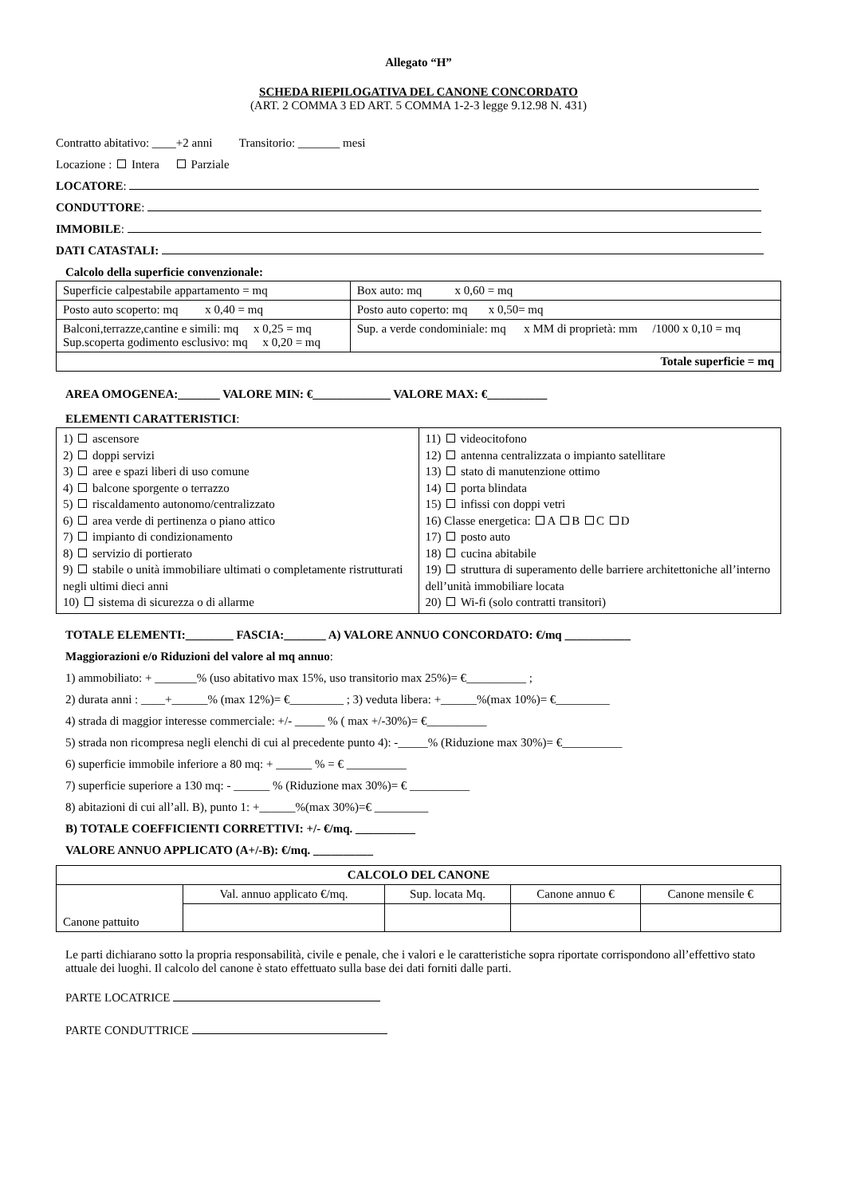Allegato “H”
SCHEDA RIEPILOGATIVA DEL CANONE CONCORDATO
(ART. 2 COMMA 3 ED ART. 5 COMMA 1-2-3 legge 9.12.98 N. 431)
Contratto abitativo: ____+2 anni Transitorio: _______ mesi
Locazione : Intera Parziale
LOCATORE:
CONDUTTORE:
IMMOBILE:
DATI CATASTALI:
Calcolo della superficie convenzionale:
| Superficie calpestabile appartamento = mq | Box auto: mq x 0,60 = mq |
| Posto auto scoperto: mq x 0,40 = mq | Posto auto coperto: mq x 0,50= mq |
| Balconi,terrazze,cantine e simili: mq x 0,25 = mq Sup.scoperta godimento esclusivo: mq x 0,20 = mq | Sup. a verde condominiale: mq x MM di proprietà: mm /1000 x 0,10 = mq |
| Totale superficie = mq | |
AREA OMOGENEA:_______ VALORE MIN: €_____________ VALORE MAX: €__________
ELEMENTI CARATTERISTICI:
| 1) ascensore 2) doppi servizi 3) aree e spazi liberi di uso comune 4) balcone sporgente o terrazzo 5) riscaldamento autonomo/centralizzato 6) area verde di pertinenza o piano attico 7) impianto di condizionamento 8) servizio di portierato 9) stabile o unità immobiliare ultimati o completamente ristrutturati negli ultimi dieci anni 10) sistema di sicurezza o di allarme | 11) videocitofono 12) antenna centralizzata o impianto satellitare 13) stato di manutenzione ottimo 14) porta blindata 15) infissi con doppi vetri 16) Classe energetica: A B C D 17) posto auto 18) cucina abitabile 19) struttura di superamento delle barriere architettoniche all’interno dell’unità immobiliare locata 20) Wi-fi (solo contratti transitori) |
TOTALE ELEMENTI:________ FASCIA:_______ A) VALORE ANNUO CONCORDATO: €/mq ___________
Maggiorazioni e/o Riduzioni del valore al mq annuo:
1) ammobiliato: + _______% (uso abitativo max 15%, uso transitorio max 25%)= €__________ ;
2) durata anni : ____+______% (max 12%)= €_________ ; 3) veduta libera: +______%(max 10%)= €_________
4) strada di maggior interesse commerciale: +/- _____ % ( max +/-30%)= €__________
5) strada non ricompresa negli elenchi di cui al precedente punto 4): -_____% (Riduzione max 30%)= €__________
6) superficie immobile inferiore a 80 mq: + ______ % = € __________
7) superficie superiore a 130 mq: - ______ % (Riduzione max 30%)= € __________
8) abitazioni di cui all’all. B), punto 1: +______%(max 30%)=€ _________
B) TOTALE COEFFICIENTI CORRETTIVI: +/- €/mq. __________
VALORE ANNUO APPLICATO (A+/-B): €/mq. __________
| CALCOLO DEL CANONE | | | | |
| --- | --- | --- | --- | --- |
| Canone pattuito | Val. annuo applicato €/mq. | Sup. locata Mq. | Canone annuo € | Canone mensile € |
Le parti dichiarano sotto la propria responsabilità, civile e penale, che i valori e le caratteristiche sopra riportate corrispondono all’effettivo stato attuale dei luoghi. Il calcolo del canone è stato effettuato sulla base dei dati forniti dalle parti.
PARTE LOCATRICE
PARTE CONDUTTRICE